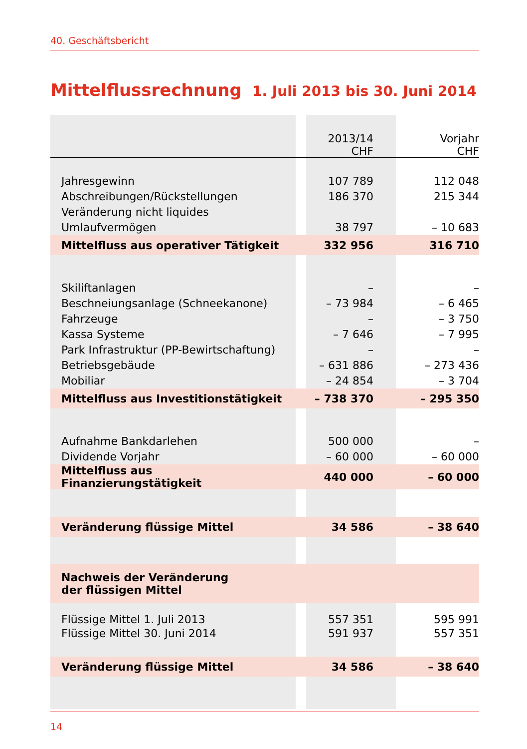40. Geschäftsbericht
Mittelflussrechnung
1. Juli 2013 bis 30. Juni 2014
| | | 2013/14 CHF | Vorjahr CHF |
| --- | --- | --- | --- |
| Jahresgewinn | | 107 789 | 112 048 |
| Abschreibungen/Rückstellungen | | 186 370 | 215 344 |
| Veränderung nicht liquides | | | |
| Umlaufvermögen | | 38 797 | – 10 683 |
| Mittelfluss aus operativer Tätigkeit | | 332 956 | 316 710 |
| Skiliftanlagen | | – | – |
| Beschneiungsanlage (Schneekanone) | | – 73 984 | – 6 465 |
| Fahrzeuge | | – | – 3 750 |
| Kassa Systeme | | – 7 646 | – 7 995 |
| Park Infrastruktur (PP-Bewirtschaftung) | | – | – |
| Betriebsgebäude | | – 631 886 | – 273 436 |
| Mobiliar | | – 24 854 | – 3 704 |
| Mittelfluss aus Investitionstätigkeit | | – 738 370 | – 295 350 |
| Aufnahme Bankdarlehen | | 500 000 | – |
| Dividende Vorjahr | | – 60 000 | – 60 000 |
| Mittelfluss aus Finanzierungstätigkeit | | 440 000 | – 60 000 |
| Veränderung flüssige Mittel | | 34 586 | – 38 640 |
| Nachweis der Veränderung der flüssigen Mittel | | | |
| Flüssige Mittel 1. Juli 2013 | | 557 351 | 595 991 |
| Flüssige Mittel 30. Juni 2014 | | 591 937 | 557 351 |
| Veränderung flüssige Mittel | | 34 586 | – 38 640 |
14